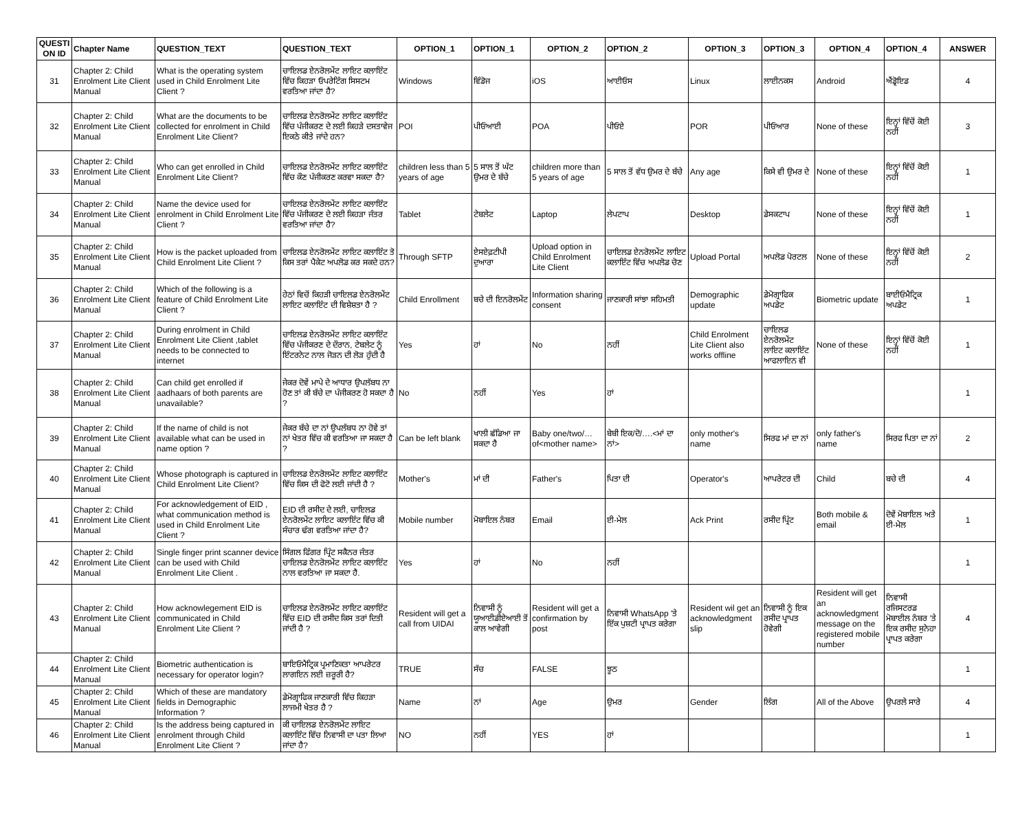| QUESTI ON ID | Chapter Name | QUESTION_TEXT | QUESTION_TEXT | OPTION_1 | OPTION_1 | OPTION_2 | OPTION_2 | OPTION_3 | OPTION_3 | OPTION_4 | OPTION_4 | ANSWER |
| --- | --- | --- | --- | --- | --- | --- | --- | --- | --- | --- | --- | --- |
| 31 | Chapter 2: Child Enrolment Lite Client Manual | What is the operating system used in Child Enrolment Lite Client ? | ਚਾਇਲਡ ਏਨਰੋਲਮੇਂਟ ਲਾਇਟ ਕਲਾਇੰਟ ਵਿੱਚ ਕਿਹੜਾ ਓਪਰੇਟਿੰਗ ਸਿਸਟਮ ਵਰਤਿਆ ਜਾਂਦਾ ਹੈ? | Windows | ਵਿੰਡੋਜ | iOS | ਆਈਓਸ | Linux | ਲਾਈਨਕਸ | Android | ਐਂਡ੍ਰੋਇਡ | 4 |
| 32 | Chapter 2: Child Enrolment Lite Client Manual | What are the documents to be collected for enrolment in Child Enrolment Lite Client? | ਚਾਇਲਡ ਏਨਰੋਲਮੇਂਟ ਲਾਇਟ ਕਲਾਇੰਟ ਵਿੱਚ ਪੰਜੀਕਰਣ ਦੇ ਲਈ ਕਿਹੜੇ ਦਸਤਾਵੇਜ ਇਕਠੇ ਕੀਤੇ ਜਾਂਦੇ ਹਨ? | POI | ਪੀਓਆਈ | POA | ਪੀਓਏ | POR | ਪੀਓਆਰ | None of these | ਇਨ੍ਹਾਂ ਵਿੱਚੋਂ ਕੋਈ ਨਹੀਂ | 3 |
| 33 | Chapter 2: Child Enrolment Lite Client Manual | Who can get enrolled in Child Enrolment Lite Client? | ਚਾਇਲਡ ਏਨਰੋਲਮੇਂਟ ਲਾਇਟ ਕਲਾਇੰਟ ਵਿੱਚ ਕੌਣ ਪੰਜੀਕਰਣ ਕਰਵਾ ਸਕਦਾ ਹੈ? | children less than 5 years of age | 5 ਸਾਲ ਤੋਂ ਘੱਟ ਉਮਰ ਦੇ ਬੱਚੇ | children more than 5 years of age | 5 ਸਾਲ ਤੋਂ ਵੱਧ ਉਮਰ ਦੇ ਬੱਚੇ | Any age | ਕਿਸੇ ਵੀ ਉਮਰ ਦੇ | None of these | ਇਨ੍ਹਾਂ ਵਿੱਚੋਂ ਕੋਈ ਨਹੀਂ | 1 |
| 34 | Chapter 2: Child Enrolment Lite Client Manual | Name the device used for enrolment in Child Enrolment Lite Client ? | ਚਾਇਲਡ ਏਨਰੋਲਮੇਂਟ ਲਾਇਟ ਕਲਾਇੰਟ ਵਿੱਚ ਪੰਜੀਕਰਣ ਦੇ ਲਈ ਕਿਹੜਾ ਜੰਤਰ ਵਰਤਿਆ ਜਾਂਦਾ ਹੈ? | Tablet | ਟੇਬਲੇਟ | Laptop | ਲੇਪਟਾਪ | Desktop | ਡੇਸਕਟਾਪ | None of these | ਇਨ੍ਹਾਂ ਵਿੱਚੋਂ ਕੋਈ ਨਹੀਂ | 1 |
| 35 | Chapter 2: Child Enrolment Lite Client Manual | How is the packet uploaded from Child Enrolment Lite Client ? | ਚਾਇਲਡ ਏਨਰੋਲਮੇਂਟ ਲਾਇਟ ਕਲਾਇੰਟ ਤੋ ਕਿਸ ਤਰਾਂ ਪੈਕੇਟ ਅਪਲੋਡ ਕਰ ਸਕਦੇ ਹਨ? | Through SFTP | ਏਸਏਫ਼ਟੀਪੀ ਦੁਆਰਾ | Upload option in Child Enrolment Lite Client | ਚਾਇਲਡ ਏਨਰੋਲਮੇਂਟ ਲਾਇਟ ਕਲਾਇੰਟ ਵਿੱਚ ਅਪਲੋਡ ਚੋਣ | Upload Portal | ਅਪਲੋਡ ਪੋਰਟਲ | None of these | ਇਨ੍ਹਾਂ ਵਿੱਚੋਂ ਕੋਈ ਨਹੀਂ | 2 |
| 36 | Chapter 2: Child Enrolment Lite Client Manual | Which of the following is a feature of Child Enrolment Lite Client ? | ਹੇਠਾਂ ਵਿਚੋਂ ਕਿਹੜੀ ਚਾਇਲਡ ਏਨਰੋਲਮੇਂਟ ਲਾਇਟ ਕਲਾਇੰਟ ਦੀ ਵਿਸ਼ੇਸ਼ਤਾ ਹੈ ? | Child Enrollment | ਬਚੇ ਦੀ ਇਨਰੋਲਮੇਂਟ | Information sharing consent | ਜਾਣਕਾਰੀ ਸਾਂਝਾ ਸਹਿਮਤੀ | Demographic update | ਡੇਮੋਗ੍ਰਾਫਿਕ ਅਪਡੇਟ | Biometric update | ਬਾਈਓਮੈਟ੍ਰਿਕ ਅਪਡੇਟ | 1 |
| 37 | Chapter 2: Child Enrolment Lite Client Manual | During enrolment in Child Enrolment Lite Client ,tablet needs to be connected to internet | ਚਾਇਲਡ ਏਨਰੋਲਮੇਂਟ ਲਾਇਟ ਕਲਾਇੰਟ ਵਿੱਚ ਪੰਜੀਕਰਣ ਦੇ ਦੌਰਾਨ, ਟੇਬਲੇਟ ਨੂੰ ਇੰਟਰਨੇਟ ਨਾਲ ਜੋੜਨ ਦੀ ਲੋੜ ਹੁੰਦੀ ਹੈ | Yes | ਹਾਂ | No | ਨਹੀਂ | Child Enrolment Lite Client also works offline | ਚਾਇਲਡ ਏਨਰੋਲਮੇਂਟ ਲਾਇਟ ਕਲਾਇੰਟ ਆਫਲਾਇਨ ਵੀ | None of these | ਇਨ੍ਹਾਂ ਵਿੱਚੋਂ ਕੋਈ ਨਹੀਂ | 1 |
| 38 | Chapter 2: Child Enrolment Lite Client Manual | Can child get enrolled if aadhaars of both parents are unavailable? | ਜੇਕਰ ਦੋਵੇਂ ਮਾਪੇ ਦੇ ਆਧਾਰ ਉਪਲੱਬਧ ਨਾ ਹੋਣ ਤਾਂ ਕੀ ਬੱਚੇ ਦਾ ਪੰਜੀਕਰਣ ਹੋ ਸਕਦਾ ਹੈ ? | No | ਨਹੀਂ | Yes | ਹਾਂ | | | | | 1 |
| 39 | Chapter 2: Child Enrolment Lite Client Manual | If the name of child is not available what can be used in name option ? | ਜੇਕਰ ਬੱਚੇ ਦਾ ਨਾਂ ਉਪਲੱਬਧ ਨਾ ਹੋਵੇ ਤਾਂ ਨਾਂ ਖੇਤਰ ਵਿੱਚ ਕੀ ਵਰਤਿਆ ਜਾ ਸਕਦਾ ਹੈ ? | Can be left blank | ਖਾਲੀ ਛੱਡਿਆ ਜਾ ਸਕਦਾ ਹੈ | Baby one/two/… of<mother name> | ਬੇਬੀ ਇਕ/ਦੋ/….<ਮਾਂ ਦਾ ਨਾਂ> | only mother's name | ਸਿਰਫ ਮਾਂ ਦਾ ਨਾਂ | only father's name | ਸਿਰਫ ਪਿਤਾ ਦਾ ਨਾਂ | 2 |
| 40 | Chapter 2: Child Enrolment Lite Client Manual | Whose photograph is captured in Child Enrolment Lite Client? | ਚਾਇਲਡ ਏਨਰੋਲਮੇਂਟ ਲਾਇਟ ਕਲਾਇੰਟ ਵਿੱਚ ਕਿਸ ਦੀ ਫੋਟੋ ਲਈ ਜਾਂਦੀ ਹੈ ? | Mother's | ਮਾਂ ਦੀ | Father's | ਪਿਤਾ ਦੀ | Operator's | ਆਪਰੇਟਰ ਦੀ | Child | ਬਚੇ ਦੀ | 4 |
| 41 | Chapter 2: Child Enrolment Lite Client Manual | For acknowledgement of EID , what communication method is used in Child Enrolment Lite Client ? | EID ਦੀ ਰਸੀਦ ਦੇ ਲਈ, ਚਾਇਲਡ ਏਨਰੋਲਮੇਂਟ ਲਾਇਟ ਕਲਾਇੰਟ ਵਿੱਚ ਕੀ ਸੰਚਾਰ ਢੰਗ ਵਰਤਿਆ ਜਾਂਦਾ ਹੈ? | Mobile number | ਮੋਬਾਇਲ ਨੰਬਰ | Email | ਈ-ਮੇਲ | Ack Print | ਰਸੀਦ ਪ੍ਰਿੰਟ | Both mobile & email | ਦੋਵੇਂ ਮੋਬਾਇਲ ਅਤੇ ਈ-ਮੇਲ | 1 |
| 42 | Chapter 2: Child Enrolment Lite Client Manual | Single finger print scanner device can be used with Child Enrolment Lite Client . | ਸਿੰਗਲ ਫਿੰਗਰ ਪ੍ਰਿੰਟ ਸਕੈਨਰ ਜੰਤਰ ਚਾਇਲਡ ਏਨਰੋਲਮੇਂਟ ਲਾਇਟ ਕਲਾਇੰਟ ਨਾਲ ਵਰਤਿਆ ਜਾ ਸਕਦਾ ਹੈ. | Yes | ਹਾਂ | No | ਨਹੀਂ | | | | | 1 |
| 43 | Chapter 2: Child Enrolment Lite Client Manual | How acknowlegement EID is communicated in Child Enrolment Lite Client ? | ਚਾਇਲਡ ਏਨਰੋਲਮੇਂਟ ਲਾਇਟ ਕਲਾਇੰਟ ਵਿੱਚ EID ਦੀ ਰਸੀਦ ਕਿਸ ਤਰਾਂ ਦਿਤੀ ਜਾਂਦੀ ਹੈ ? | Resident will get a call from UIDAI | ਨਿਵਾਸੀ ਨੂੰ ਯੂਆਈਡੀਏਆਈ ਤੋਂ ਕਾਲ ਆਵੇਗੀ | Resident will get a confirmation by post | ਨਿਵਾਸੀ WhatsApp 'ਤੇ ਇੱਕ ਪੁਸ਼ਟੀ ਪ੍ਰਾਪਤ ਕਰੇਗਾ | Resident wil get an acknowledgment slip | ਨਿਵਾਸੀ ਨੂੰ ਇਕ ਰਸੀਦ ਪ੍ਰਾਪਤ ਹੋਵੇਗੀ | Resident will get an acknowledgment message on the registered mobile number | ਨਿਵਾਸੀ ਰਜਿਸਟਰਡ ਮੋਬਾਈਲ ਨੰਬਰ 'ਤੇ ਇਕ ਰਸੀਦ ਸੁਨੇਹਾ ਪ੍ਰਾਪਤ ਕਰੇਗਾ | 4 |
| 44 | Chapter 2: Child Enrolment Lite Client Manual | Biometric authentication is necessary for operator login? | ਬਾਇਓਮੈਟ੍ਰਿਕ ਪ੍ਰਮਾਣਿਕਤਾ ਆਪਰੇਟਰ ਲਾਗਇਨ ਲਈ ਜ਼ਰੂਰੀ ਹੈ? | TRUE | ਸੱਚ | FALSE | ਝੂਠ | | | | | 1 |
| 45 | Chapter 2: Child Enrolment Lite Client Manual | Which of these are mandatory fields in Demographic Information ? | ਡੇਮੋਗ੍ਰਾਫਿਕ ਜਾਣਕਾਰੀ ਵਿੱਚ ਕਿਹੜਾ ਲਾਜਮੀ ਖੇਤਰ ਹੈ ? | Name | ਨਾਂ | Age | ਉਮਰ | Gender | ਲਿੰਗ | All of the Above | ਉਪਰਲੇ ਸਾਰੇ | 4 |
| 46 | Chapter 2: Child Enrolment Lite Client Manual | Is the address being captured in enrolment through Child Enrolment Lite Client ? | ਕੀ ਚਾਇਲਡ ਏਨਰੋਲਮੇਂਟ ਲਾਇਟ ਕਲਾਇੰਟ ਵਿੱਚ ਨਿਵਾਸੀ ਦਾ ਪਤਾ ਲਿਆ ਜਾਂਦਾ ਹੈ? | NO | ਨਹੀਂ | YES | ਹਾਂ | | | | | 1 |